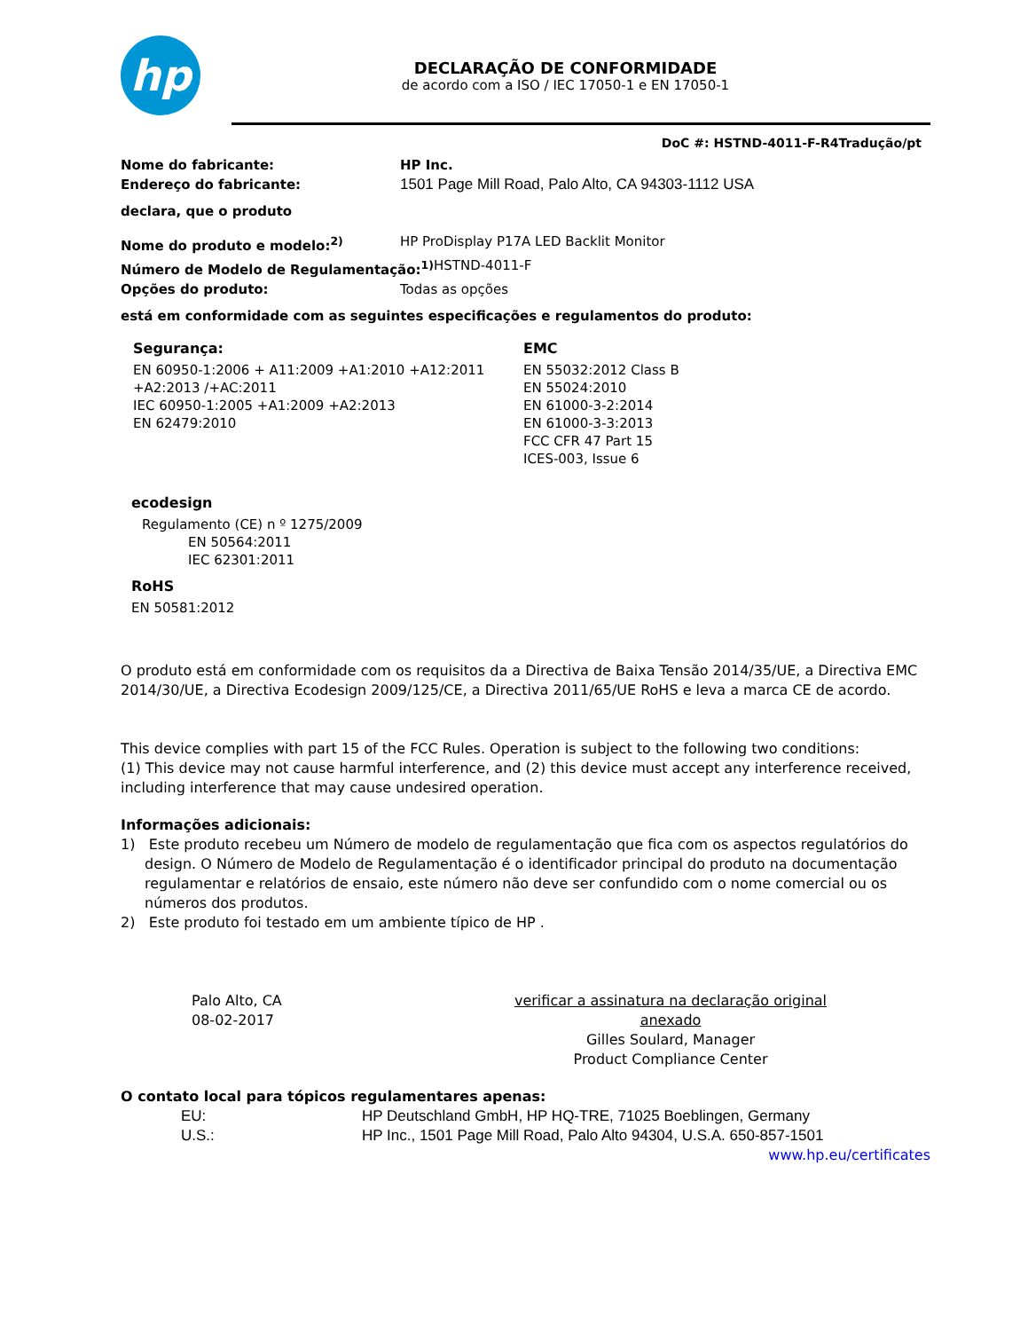hp
DECLARAÇÃO DE CONFORMIDADE
de acordo com a ISO / IEC 17050-1 e EN 17050-1
DoC #: HSTND-4011-F-R4Tradução/pt
Nome do fabricante: HP Inc.
Endereço do fabricante: 1501 Page Mill Road, Palo Alto, CA 94303-1112 USA
declara, que o produto
Nome do produto e modelo:<sup>2)</sup> HP ProDisplay P17A LED Backlit Monitor
Número de Modelo de Regulamentação:<sup>1)</sup> HSTND-4011-F
Opções do produto: Todas as opções
está em conformidade com as seguintes especificações e regulamentos do produto:
Segurança:
EN 60950-1:2006 + A11:2009 +A1:2010 +A12:2011
+A2:2013 /+AC:2011
IEC 60950-1:2005 +A1:2009 +A2:2013
EN 62479:2010
EMC
EN 55032:2012 Class B
EN 55024:2010
EN 61000-3-2:2014
EN 61000-3-3:2013
FCC CFR 47 Part 15
ICES-003, Issue 6
ecodesign
Regulamento (CE) n º 1275/2009
EN 50564:2011
IEC 62301:2011
RoHS
EN 50581:2012
O produto está em conformidade com os requisitos da a Directiva de Baixa Tensão 2014/35/UE, a Directiva EMC 2014/30/UE, a Directiva Ecodesign 2009/125/CE, a Directiva 2011/65/UE RoHS e leva a marca CE de acordo.
This device complies with part 15 of the FCC Rules. Operation is subject to the following two conditions:
(1) This device may not cause harmful interference, and (2) this device must accept any interference received, including interference that may cause undesired operation.
Informações adicionais:
1) Este produto recebeu um Número de modelo de regulamentação que fica com os aspectos regulatórios do design. O Número de Modelo de Regulamentação é o identificador principal do produto na documentação regulamentar e relatórios de ensaio, este número não deve ser confundido com o nome comercial ou os números dos produtos.
2) Este produto foi testado em um ambiente típico de HP .
Palo Alto, CA
08-02-2017
verificar a assinatura na declaração original anexado
Gilles Soulard, Manager
Product Compliance Center
O contato local para tópicos regulamentares apenas:
EU: HP Deutschland GmbH, HP HQ-TRE, 71025 Boeblingen, Germany
U.S.: HP Inc., 1501 Page Mill Road, Palo Alto 94304, U.S.A. 650-857-1501
www.hp.eu/certificates